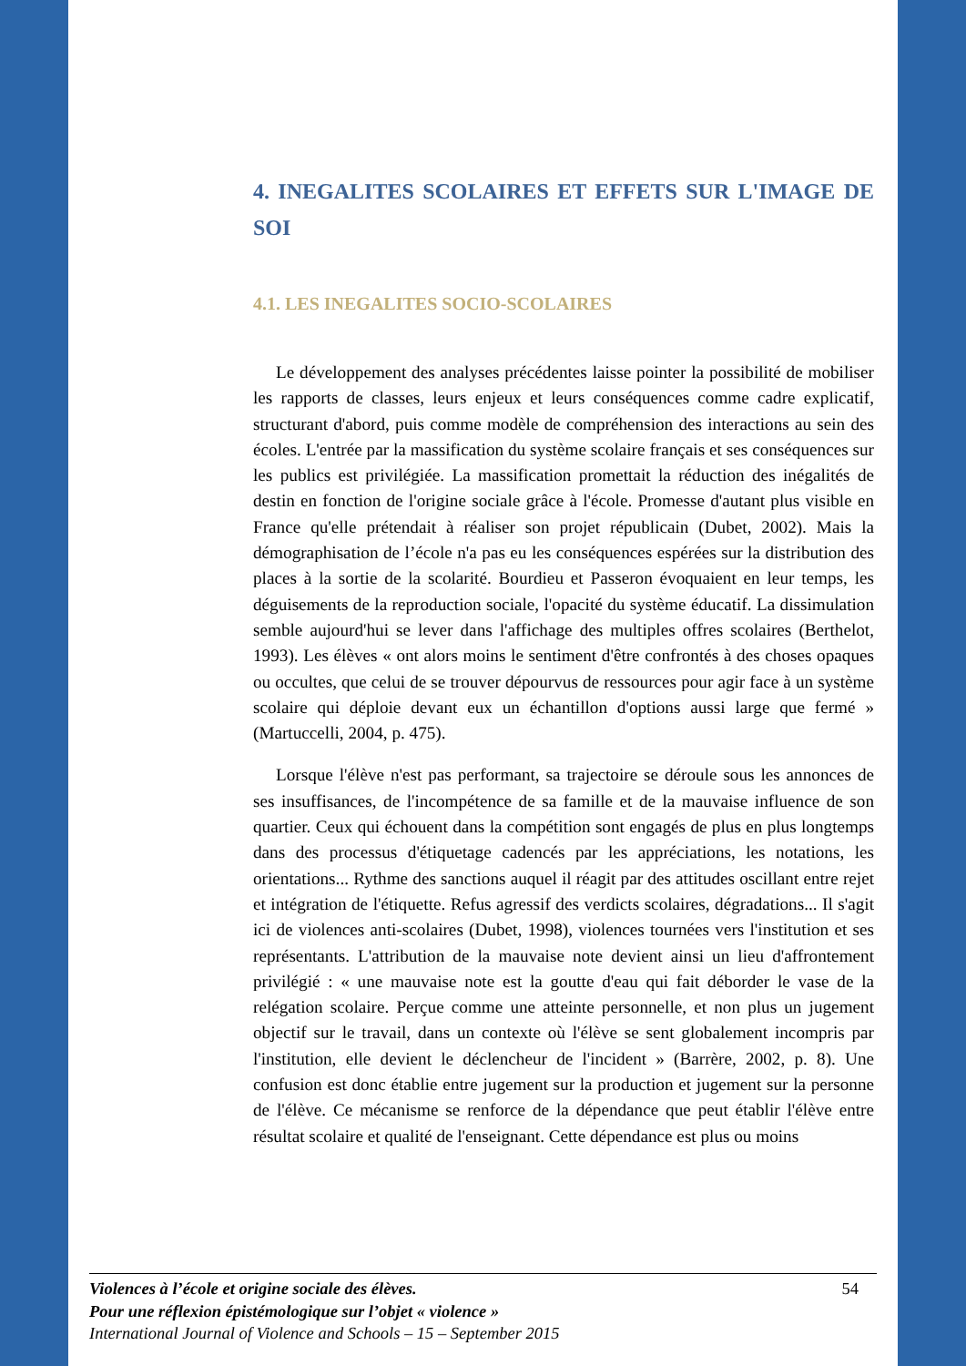4. INEGALITES SCOLAIRES ET EFFETS SUR L'IMAGE DE SOI
4.1. LES INEGALITES SOCIO-SCOLAIRES
Le développement des analyses précédentes laisse pointer la possibilité de mobiliser les rapports de classes, leurs enjeux et leurs conséquences comme cadre explicatif, structurant d'abord, puis comme modèle de compréhension des interactions au sein des écoles. L'entrée par la massification du système scolaire français et ses conséquences sur les publics est privilégiée. La massification promettait la réduction des inégalités de destin en fonction de l'origine sociale grâce à l'école. Promesse d'autant plus visible en France qu'elle prétendait à réaliser son projet républicain (Dubet, 2002). Mais la démographisation de l’école n'a pas eu les conséquences espérées sur la distribution des places à la sortie de la scolarité. Bourdieu et Passeron évoquaient en leur temps, les déguisements de la reproduction sociale, l'opacité du système éducatif. La dissimulation semble aujourd'hui se lever dans l'affichage des multiples offres scolaires (Berthelot, 1993). Les élèves « ont alors moins le sentiment d'être confrontés à des choses opaques ou occultes, que celui de se trouver dépourvus de ressources pour agir face à un système scolaire qui déploie devant eux un échantillon d'options aussi large que fermé » (Martuccelli, 2004, p. 475).
Lorsque l'élève n'est pas performant, sa trajectoire se déroule sous les annonces de ses insuffisances, de l'incompétence de sa famille et de la mauvaise influence de son quartier. Ceux qui échouent dans la compétition sont engagés de plus en plus longtemps dans des processus d'étiquetage cadencés par les appréciations, les notations, les orientations... Rythme des sanctions auquel il réagit par des attitudes oscillant entre rejet et intégration de l'étiquette. Refus agressif des verdicts scolaires, dégradations... Il s'agit ici de violences anti-scolaires (Dubet, 1998), violences tournées vers l'institution et ses représentants. L'attribution de la mauvaise note devient ainsi un lieu d'affrontement privilégié : « une mauvaise note est la goutte d'eau qui fait déborder le vase de la relégation scolaire. Perçue comme une atteinte personnelle, et non plus un jugement objectif sur le travail, dans un contexte où l'élève se sent globalement incompris par l'institution, elle devient le déclencheur de l'incident » (Barrère, 2002, p. 8). Une confusion est donc établie entre jugement sur la production et jugement sur la personne de l'élève. Ce mécanisme se renforce de la dépendance que peut établir l'élève entre résultat scolaire et qualité de l'enseignant. Cette dépendance est plus ou moins
54 Violences à l’école et origine sociale des élèves.
Pour une réflexion épistémologique sur l’objet « violence »
International Journal of Violence and Schools – 15 – September 2015